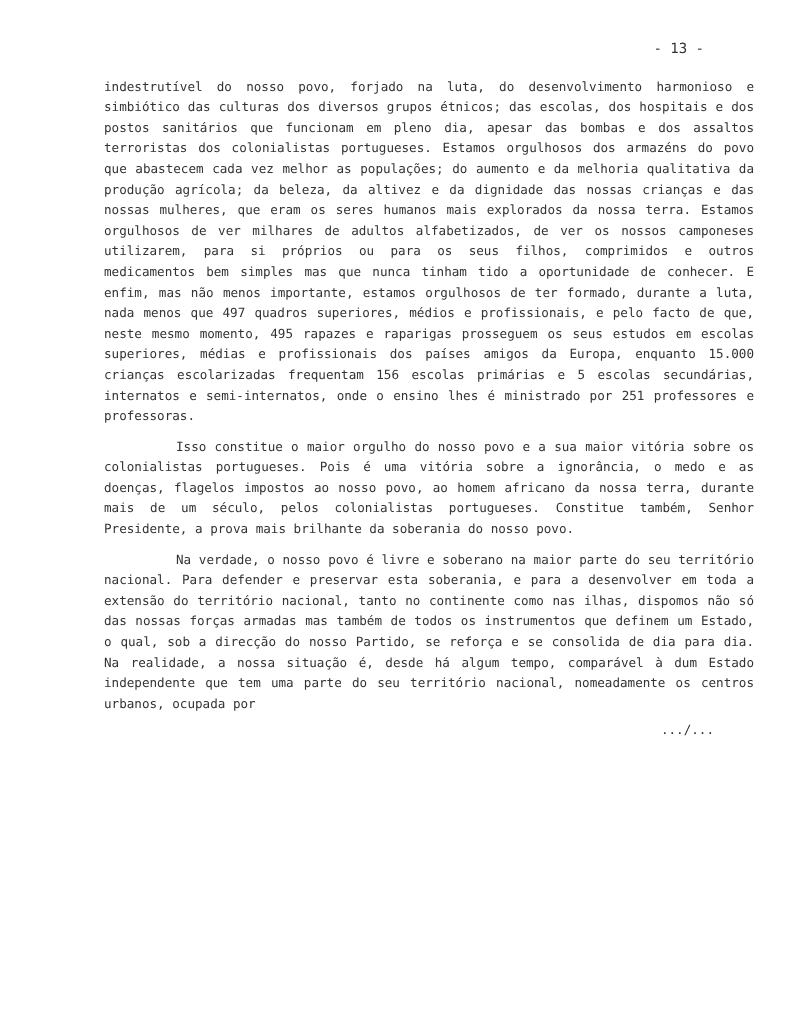- 13 -
indestrutível do nosso povo, forjado na luta, do desenvolvimento harmonioso e simbiótico das culturas dos diversos grupos étnicos; das escolas, dos hospitais e dos postos sanitários que funcionam em pleno dia, apesar das bombas e dos assaltos terroristas dos colonialistas portugueses. Estamos orgulhosos dos armazéns do povo que abastecem cada vez melhor as populações; do aumento e da melhoria qualitativa da produção agrícola; da beleza, da altivez e da dignidade das nossas crianças e das nossas mulheres, que eram os seres humanos mais explorados da nossa terra. Estamos orgulhosos de ver milhares de adultos alfabetizados, de ver os nossos camponeses utilizarem, para si próprios ou para os seus filhos, comprimidos e outros medicamentos bem simples mas que nunca tinham tido a oportunidade de conhecer. E enfim, mas não menos importante, estamos orgulhosos de ter formado, durante a luta, nada menos que 497 quadros superiores, médios e profissionais, e pelo facto de que, neste mesmo momento, 495 rapazes e raparigas prosseguem os seus estudos em escolas superiores, médias e profissionais dos países amigos da Europa, enquanto 15.000 crianças escolarizadas frequentam 156 escolas primárias e 5 escolas secundárias, internatos e semi-internatos, onde o ensino lhes é ministrado por 251 professores e professoras.
Isso constitue o maior orgulho do nosso povo e a sua maior vitória sobre os colonialistas portugueses. Pois é uma vitória sobre a ignorância, o medo e as doenças, flagelos impostos ao nosso povo, ao homem africano da nossa terra, durante mais de um século, pelos colonialistas portugueses. Constitue também, Senhor Presidente, a prova mais brilhante da soberania do nosso povo.
Na verdade, o nosso povo é livre e soberano na maior parte do seu território nacional. Para defender e preservar esta soberania, e para a desenvolver em toda a extensão do território nacional, tanto no continente como nas ilhas, dispomos não só das nossas forças armadas mas também de todos os instrumentos que definem um Estado, o qual, sob a direcção do nosso Partido, se reforça e se consolida de dia para dia. Na realidade, a nossa situação é, desde há algum tempo, comparável à dum Estado independente que tem uma parte do seu território nacional, nomeadamente os centros urbanos, ocupada por
.../...